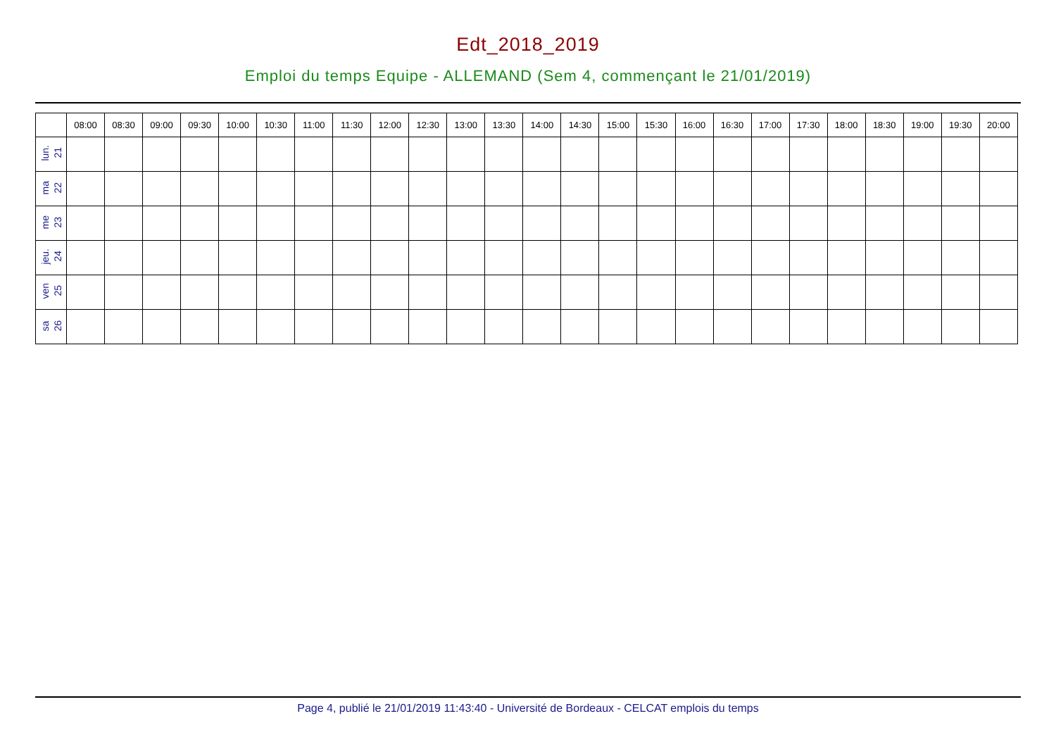Edt_2018_2019
Emploi du temps Equipe - ALLEMAND (Sem 4, commençant le 21/01/2019)
| | 08:00 | 08:30 | 09:00 | 09:30 | 10:00 | 10:30 | 11:00 | 11:30 | 12:00 | 12:30 | 13:00 | 13:30 | 14:00 | 14:30 | 15:00 | 15:30 | 16:00 | 16:30 | 17:00 | 17:30 | 18:00 | 18:30 | 19:00 | 19:30 | 20:00 |
| --- | --- | --- | --- | --- | --- | --- | --- | --- | --- | --- | --- | --- | --- | --- | --- | --- | --- | --- | --- | --- | --- | --- | --- | --- | --- |
| lun. 21 | | | | | | | | | | | | | | | | | | | | | | | | | |
| ma 22 | | | | | | | | | | | | | | | | | | | | | | | | | |
| me 23 | | | | | | | | | | | | | | | | | | | | | | | | | |
| jeu. 24 | | | | | | | | | | | | | | | | | | | | | | | | | |
| ven 25 | | | | | | | | | | | | | | | | | | | | | | | | | |
| sa 26 | | | | | | | | | | | | | | | | | | | | | | | | | |
Page 4, publié le 21/01/2019 11:43:40 - Université de Bordeaux - CELCAT emplois du temps